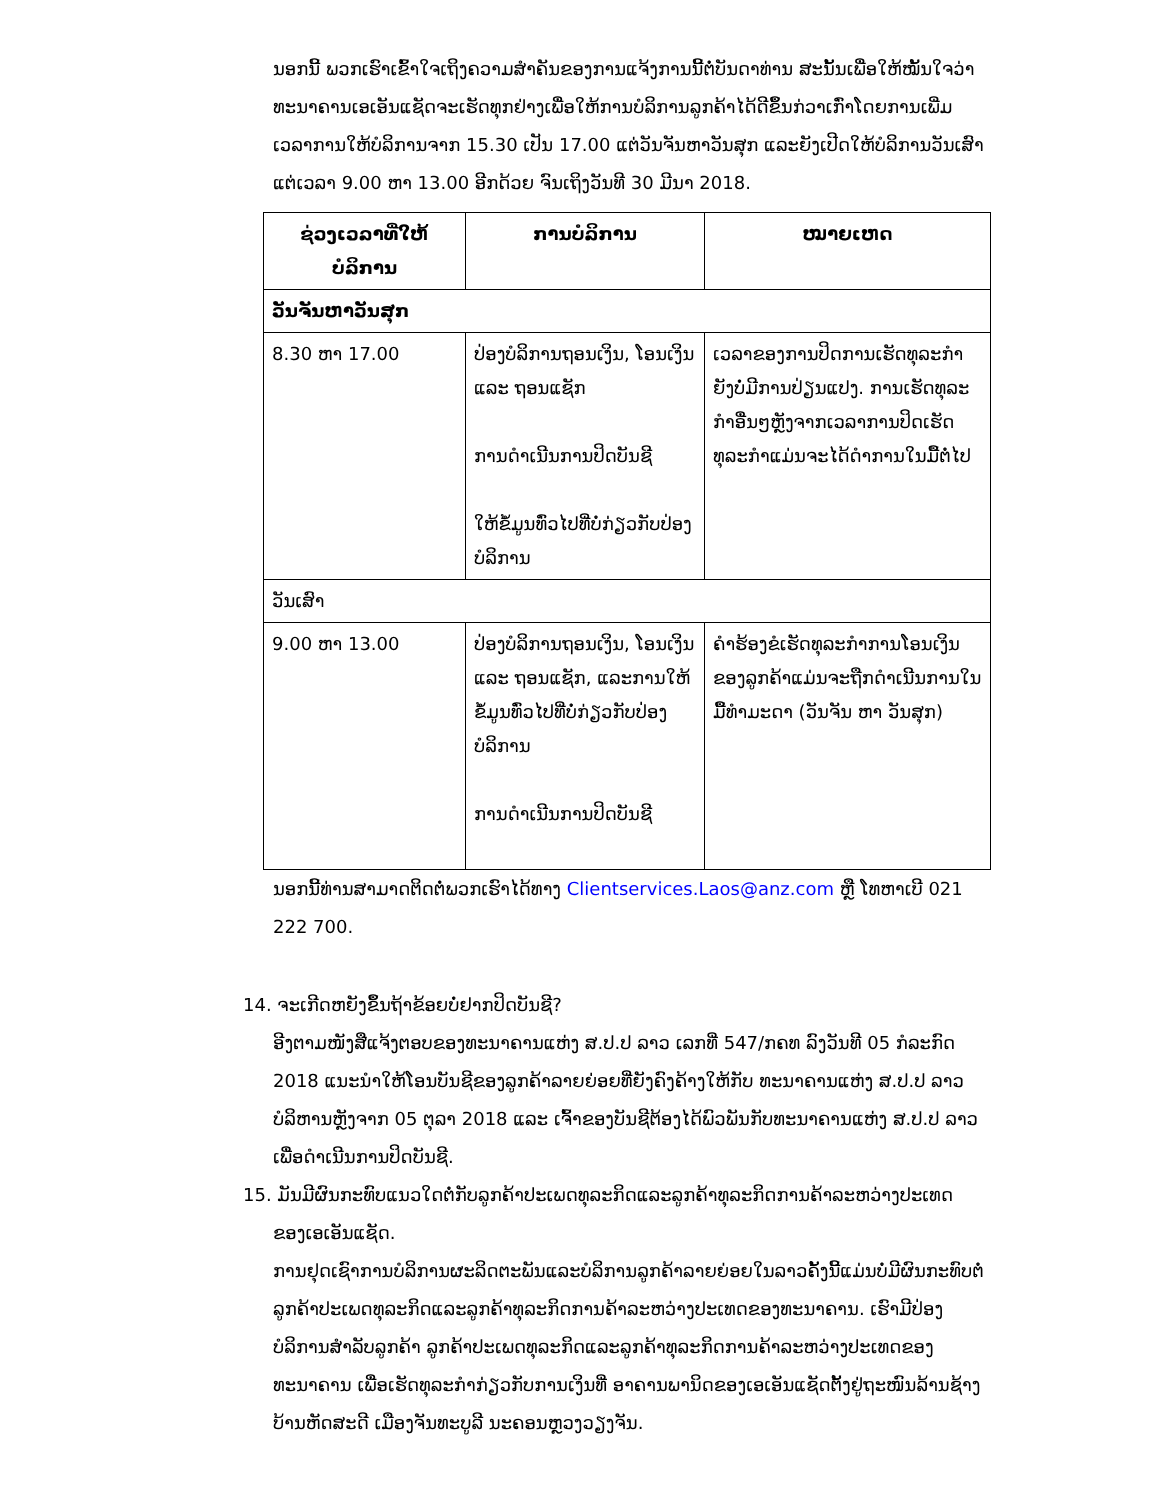ນອກນີ້ ພວກເຮົາເຂົ້າໃຈເຖິງຄວາມສຳຄັນຂອງການແຈ້ງການນີ້ຕໍ່ບັນດາທ່ານ ສະນັ້ນເພື່ອໃຫ້ໝັ້ນໃຈວ່າທະນາຄານເອເອັນແຊັດຈະເຮັດທຸກຢ່າງເພື່ອໃຫ້ການບໍລິການລູກຄ້າໄດ້ດີຂຶ້ນກ່ວາເກົ່າໂດຍການເພີ່ມເວລາການໃຫ້ບໍລິການຈາກ 15.30 ເປັນ 17.00 ແຕ່ວັນຈັນຫາວັນສຸກ ແລະຍັງເປີດໃຫ້ບໍລິການວັນເສົາແຕ່ເວລາ 9.00 ຫາ 13.00 ອີກດ້ວຍ ຈົນເຖິງວັນທີ 30 ມີນາ 2018.
| ຊ່ວງເວລາທີ່ໃຫ້ບໍລິການ | ການບໍລິການ | ໝາຍເຫດ |
| --- | --- | --- |
| ວັນຈັນຫາວັນສຸກ | | |
| 8.30 ຫາ 17.00 | ປ່ອງບໍລິການຖອນເງິນ, ໂອນເງິນ ແລະ ຖອນແຊັກ ການດຳເນີນການປິດບັນຊີ ໃຫ້ຂໍ້ມູນທົ່ວໄປທີ່ບໍ່ກ່ຽວກັບປ່ອງບໍລິການ | ເວລາຂອງການປິດການເຮັດທຸລະກຳຍັງບໍ່ມີການປ່ຽນແປງ. ການເຮັດທຸລະກຳອື່ນໆຫຼັງຈາກເວລາການປິດເຮັດທຸລະກຳແມ່ນຈະໄດ້ດຳການໃນມື້ຕໍ່ໄປ |
| ວັນເສົາ | | |
| 9.00 ຫາ 13.00 | ປ່ອງບໍລິການຖອນເງິນ, ໂອນເງິນ ແລະ ຖອນແຊັກ, ແລະການໃຫ້ຂໍ້ມູນທົ່ວໄປທີ່ບໍ່ກ່ຽວກັບປ່ອງບໍລິການ ການດຳເນີນການປິດບັນຊີ | ຄຳຮ້ອງຂໍເຮັດທຸລະກຳການໂອນເງິນຂອງລູກຄ້າແມ່ນຈະຖືກດຳເນີນການໃນມື້ທຳມະດາ (ວັນຈັນ ຫາ ວັນສຸກ) |
ນອກນີ້ທ່ານສາມາດຕິດຕໍ່ພວກເຮົາໄດ້ທາງ Clientservices.Laos@anz.com ຫຼື ໂທຫາເບີ 021 222 700.
14. ຈະເກີດຫຍັງຂຶ້ນຖ້າຂ້ອຍບໍ່ຢາກປິດບັນຊີ?
ອີງຕາມໜັງສືແຈ້ງຕອບຂອງທະນາຄານແຫ່ງ ສ.ປ.ປ ລາວ ເລກທີ່ 547/ກຄທ ລົງວັນທີ 05 ກໍລະກົດ 2018 ແນະນຳໃຫ້ໂອນບັນຊີຂອງລູກຄ້າລາຍຍ່ອຍທີ່ຍັງຄົງຄ້າງໃຫ້ກັບ ທະນາຄານແຫ່ງ ສ.ປ.ປ ລາວ ບໍລິຫານຫຼັງຈາກ 05 ຕຸລາ 2018 ແລະ ເຈົ້າຂອງບັນຊີຕ້ອງໄດ້ພົວພັນກັບທະນາຄານແຫ່ງ ສ.ປ.ປ ລາວ ເພື່ອດຳເນີນການປິດບັນຊີ.
15. ມັນມີຜົນກະທົບແນວໃດຕໍ່ກັບລູກຄ້າປະເພດທຸລະກິດແລະລູກຄ້າທຸລະກິດການຄ້າລະຫວ່າງປະເທດ
ຂອງເອເອັນແຊັດ.
ການຢຸດເຊົາການບໍລິການຜະລິດຕະພັນແລະບໍລິການລູກຄ້າລາຍຍ່ອຍໃນລາວຄັ້ງນີ້ແມ່ນບໍ່ມີຜົນກະທົບຕໍ່ລູກຄ້າປະເພດທຸລະກິດແລະລູກຄ້າທຸລະກິດການຄ້າລະຫວ່າງປະເທດຂອງທະນາຄານ. ເຮົາມີປ່ອງບໍລິການສຳລັບລູກຄ້າ ລູກຄ້າປະເພດທຸລະກິດແລະລູກຄ້າທຸລະກິດການຄ້າລະຫວ່າງປະເທດຂອງທະນາຄານ ເພື່ອເຮັດທຸລະກຳກ່ຽວກັບການເງິນທີ່ ອາຄານພານິດຂອງເອເອັນແຊັດຕັ້ງຢູ່ຖະໜົນລ້ານຊ້າງ ບ້ານຫັດສະດີ ເມືອງຈັນທະບູລີ ນະຄອນຫຼວງວຽງຈັນ.